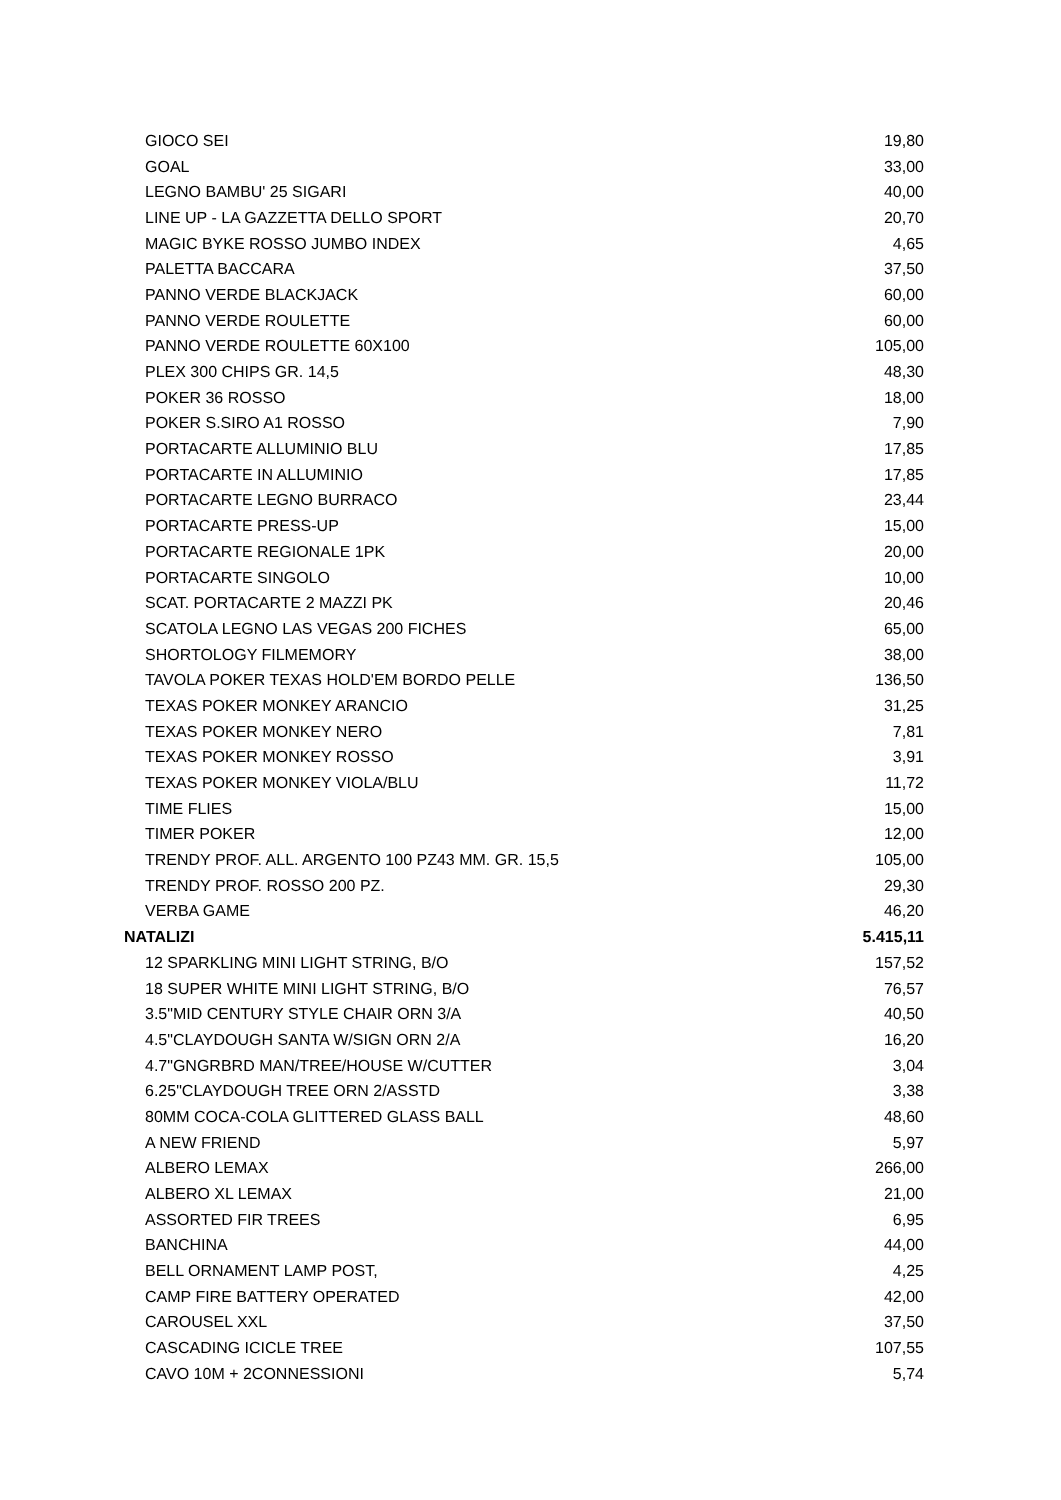| GIOCO SEI | 19,80 |
| GOAL | 33,00 |
| LEGNO BAMBU' 25 SIGARI | 40,00 |
| LINE UP - LA GAZZETTA DELLO SPORT | 20,70 |
| MAGIC BYKE ROSSO JUMBO INDEX | 4,65 |
| PALETTA BACCARA | 37,50 |
| PANNO VERDE BLACKJACK | 60,00 |
| PANNO VERDE ROULETTE | 60,00 |
| PANNO VERDE ROULETTE 60X100 | 105,00 |
| PLEX 300 CHIPS GR. 14,5 | 48,30 |
| POKER 36 ROSSO | 18,00 |
| POKER S.SIRO A1 ROSSO | 7,90 |
| PORTACARTE ALLUMINIO BLU | 17,85 |
| PORTACARTE IN ALLUMINIO | 17,85 |
| PORTACARTE LEGNO BURRACO | 23,44 |
| PORTACARTE PRESS-UP | 15,00 |
| PORTACARTE REGIONALE 1PK | 20,00 |
| PORTACARTE SINGOLO | 10,00 |
| SCAT. PORTACARTE 2 MAZZI PK | 20,46 |
| SCATOLA LEGNO LAS VEGAS 200 FICHES | 65,00 |
| SHORTOLOGY FILMEMORY | 38,00 |
| TAVOLA POKER TEXAS HOLD'EM BORDO PELLE | 136,50 |
| TEXAS POKER MONKEY ARANCIO | 31,25 |
| TEXAS POKER MONKEY NERO | 7,81 |
| TEXAS POKER MONKEY ROSSO | 3,91 |
| TEXAS POKER MONKEY VIOLA/BLU | 11,72 |
| TIME FLIES | 15,00 |
| TIMER POKER | 12,00 |
| TRENDY PROF. ALL. ARGENTO 100 PZ43 MM. GR. 15,5 | 105,00 |
| TRENDY PROF. ROSSO 200 PZ. | 29,30 |
| VERBA GAME | 46,20 |
| NATALIZI | 5.415,11 |
| 12 SPARKLING MINI LIGHT STRING, B/O | 157,52 |
| 18 SUPER WHITE MINI LIGHT STRING, B/O | 76,57 |
| 3.5"MID CENTURY STYLE CHAIR ORN 3/A | 40,50 |
| 4.5"CLAYDOUGH SANTA W/SIGN ORN 2/A | 16,20 |
| 4.7"GNGRBRD MAN/TREE/HOUSE W/CUTTER | 3,04 |
| 6.25"CLAYDOUGH TREE ORN 2/ASSTD | 3,38 |
| 80MM COCA-COLA GLITTERED GLASS BALL | 48,60 |
| A NEW FRIEND | 5,97 |
| ALBERO LEMAX | 266,00 |
| ALBERO XL LEMAX | 21,00 |
| ASSORTED FIR TREES | 6,95 |
| BANCHINA | 44,00 |
| BELL ORNAMENT LAMP POST, | 4,25 |
| CAMP FIRE BATTERY OPERATED | 42,00 |
| CAROUSEL XXL | 37,50 |
| CASCADING ICICLE TREE | 107,55 |
| CAVO 10M + 2CONNESSIONI | 5,74 |